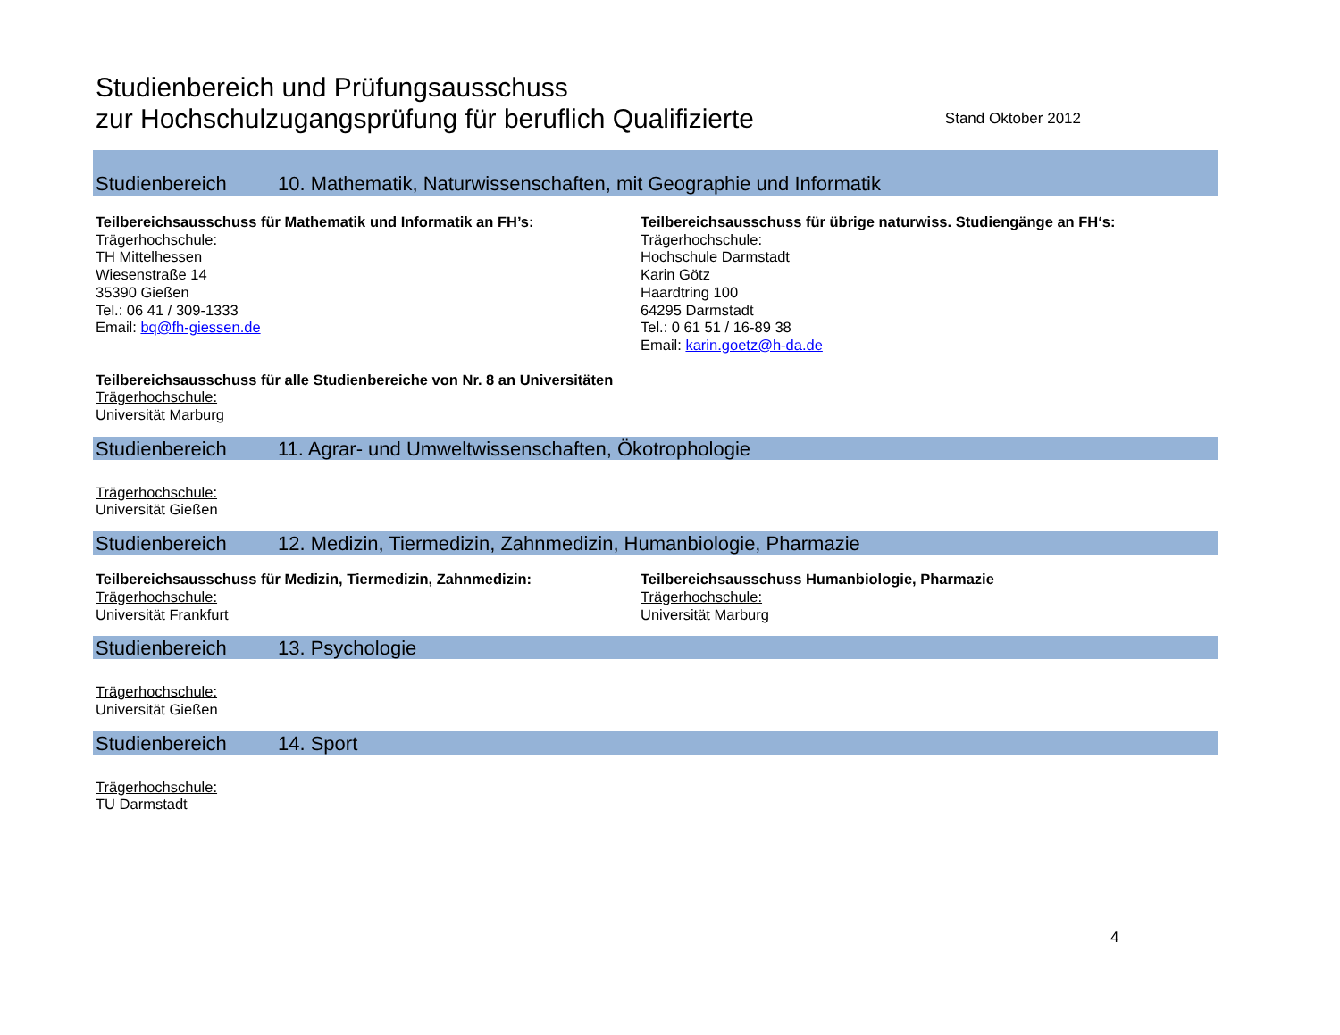Studienbereich und Prüfungsausschuss
zur Hochschulzugangsprüfung für beruflich Qualifizierte
Stand Oktober 2012
Studienbereich 10. Mathematik, Naturwissenschaften, mit Geographie und Informatik
Teilbereichsausschuss für Mathematik und Informatik an FH’s:
Trägerhochschule:
TH Mittelhessen
Wiesenstraße 14
35390 Gießen
Tel.: 06 41 / 309-1333
Email: bq@fh-giessen.de
Teilbereichsausschuss für übrige naturwiss. Studiengänge an FH‘s:
Trägerhochschule:
Hochschule Darmstadt
Karin Götz
Haardtring 100
64295 Darmstadt
Tel.: 0 61 51 / 16-89 38
Email: karin.goetz@h-da.de
Teilbereichsausschuss für alle Studienbereiche von Nr. 8 an Universitäten
Trägerhochschule:
Universität Marburg
Studienbereich 11. Agrar- und Umweltwissenschaften, Ökotrophologie
Trägerhochschule:
Universität Gießen
Studienbereich 12. Medizin, Tiermedizin, Zahnmedizin, Humanbiologie, Pharmazie
Teilbereichsausschuss für Medizin, Tiermedizin, Zahnmedizin:
Trägerhochschule:
Universität Frankfurt
Teilbereichsausschuss Humanbiologie, Pharmazie
Trägerhochschule:
Universität Marburg
Studienbereich 13. Psychologie
Trägerhochschule:
Universität Gießen
Studienbereich 14. Sport
Trägerhochschule:
TU Darmstadt
4